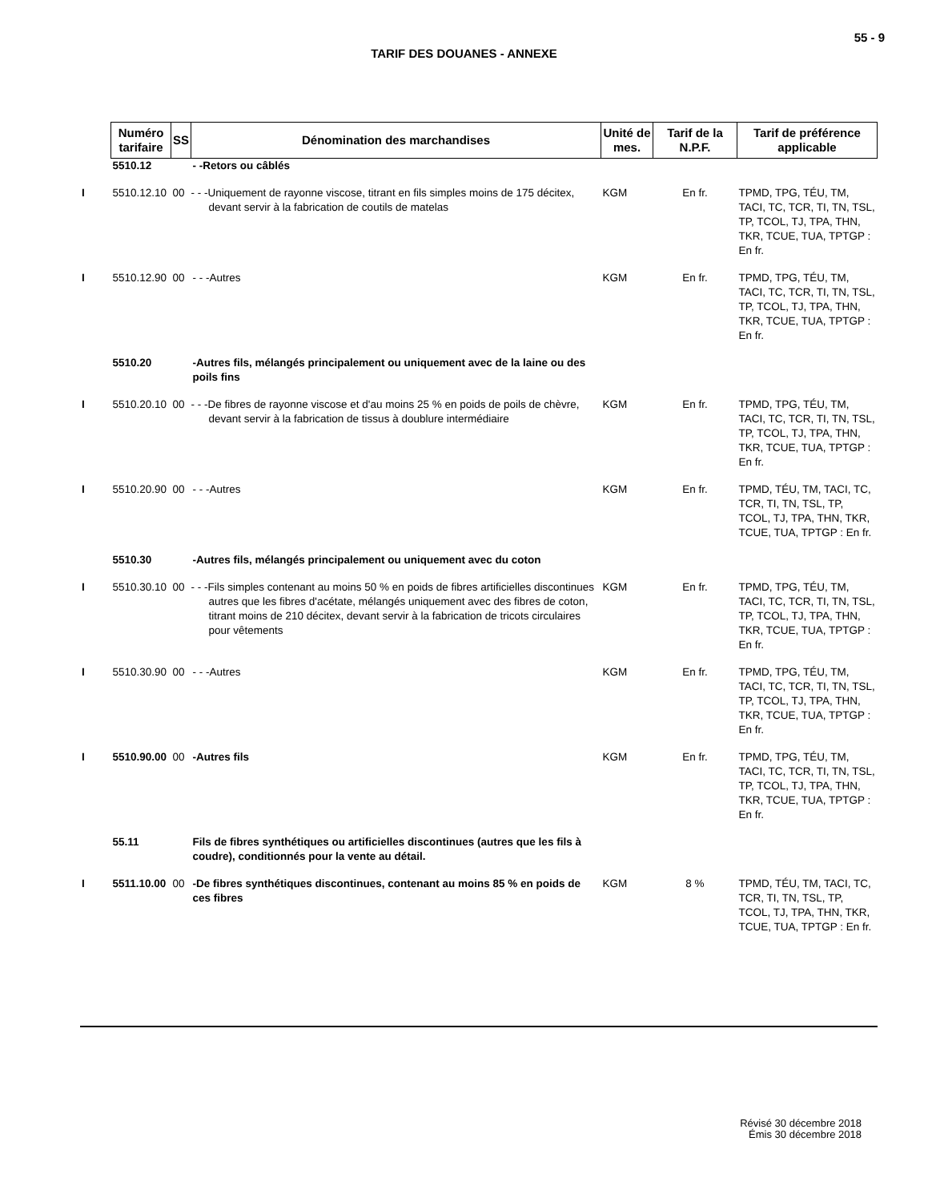55 - 9
TARIF DES DOUANES - ANNEXE
| | Numéro tarifaire | SS | Dénomination des marchandises | Unité de mes. | Tarif de la N.P.F. | Tarif de préférence applicable |
| --- | --- | --- | --- | --- | --- | --- |
| | 5510.12 | | - -Retors ou câblés | | | |
| I | 5510.12.10 | 00 | - - -Uniquement de rayonne viscose, titrant en fils simples moins de 175 décitex, devant servir à la fabrication de coutils de matelas | KGM | En fr. | TPMD, TPG, TÉU, TM, TACI, TC, TCR, TI, TN, TSL, TP, TCOL, TJ, TPA, THN, TKR, TCUE, TUA, TPTGP : En fr. |
| I | 5510.12.90 | 00 | - - -Autres | KGM | En fr. | TPMD, TPG, TÉU, TM, TACI, TC, TCR, TI, TN, TSL, TP, TCOL, TJ, TPA, THN, TKR, TCUE, TUA, TPTGP : En fr. |
| | 5510.20 | | -Autres fils, mélangés principalement ou uniquement avec de la laine ou des poils fins | | | |
| I | 5510.20.10 | 00 | - - -De fibres de rayonne viscose et d'au moins 25 % en poids de poils de chèvre, devant servir à la fabrication de tissus à doublure intermédiaire | KGM | En fr. | TPMD, TPG, TÉU, TM, TACI, TC, TCR, TI, TN, TSL, TP, TCOL, TJ, TPA, THN, TKR, TCUE, TUA, TPTGP : En fr. |
| I | 5510.20.90 | 00 | - - -Autres | KGM | En fr. | TPMD, TÉU, TM, TACI, TC, TCR, TI, TN, TSL, TP, TCOL, TJ, TPA, THN, TKR, TCUE, TUA, TPTGP : En fr. |
| | 5510.30 | | -Autres fils, mélangés principalement ou uniquement avec du coton | | | |
| I | 5510.30.10 | 00 | - - -Fils simples contenant au moins 50 % en poids de fibres artificielles discontinues autres que les fibres d'acétate, mélangés uniquement avec des fibres de coton, titrant moins de 210 décitex, devant servir à la fabrication de tricots circulaires pour vêtements | KGM | En fr. | TPMD, TPG, TÉU, TM, TACI, TC, TCR, TI, TN, TSL, TP, TCOL, TJ, TPA, THN, TKR, TCUE, TUA, TPTGP : En fr. |
| I | 5510.30.90 | 00 | - - -Autres | KGM | En fr. | TPMD, TPG, TÉU, TM, TACI, TC, TCR, TI, TN, TSL, TP, TCOL, TJ, TPA, THN, TKR, TCUE, TUA, TPTGP : En fr. |
| I | 5510.90.00 | 00 | -Autres fils | KGM | En fr. | TPMD, TPG, TÉU, TM, TACI, TC, TCR, TI, TN, TSL, TP, TCOL, TJ, TPA, THN, TKR, TCUE, TUA, TPTGP : En fr. |
| | 55.11 | | Fils de fibres synthétiques ou artificielles discontinues (autres que les fils à coudre), conditionnés pour la vente au détail. | | | |
| I | 5511.10.00 | 00 | -De fibres synthétiques discontinues, contenant au moins 85 % en poids de ces fibres | KGM | 8 % | TPMD, TÉU, TM, TACI, TC, TCR, TI, TN, TSL, TP, TCOL, TJ, TPA, THN, TKR, TCUE, TUA, TPTGP : En fr. |
Révisé 30 décembre 2018
Émis 30 décembre 2018